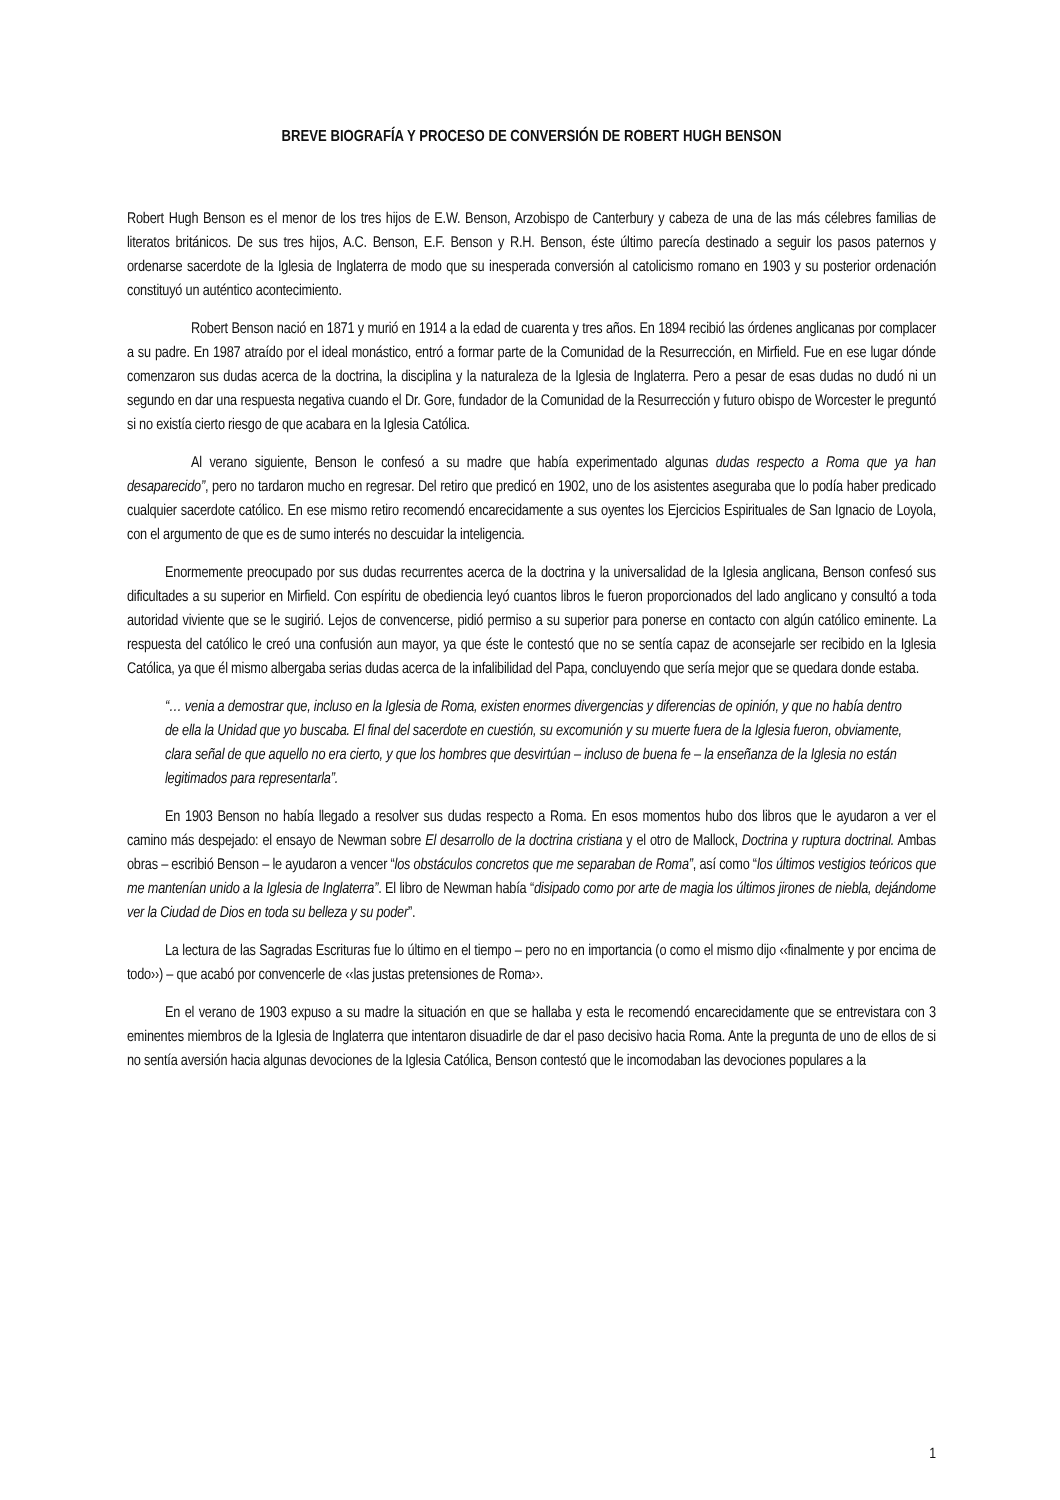BREVE BIOGRAFÍA Y PROCESO DE CONVERSIÓN DE ROBERT HUGH BENSON
Robert Hugh Benson es el menor de los tres hijos de E.W. Benson, Arzobispo de Canterbury y cabeza de una de las más célebres familias de literatos británicos. De sus tres hijos, A.C. Benson, E.F. Benson y R.H. Benson, éste último parecía destinado a seguir los pasos paternos y ordenarse sacerdote de la Iglesia de Inglaterra de modo que su inesperada conversión al catolicismo romano en 1903 y su posterior ordenación constituyó un auténtico acontecimiento.
Robert Benson nació en 1871 y murió en 1914 a la edad de cuarenta y tres años. En 1894 recibió las órdenes anglicanas por complacer a su padre. En 1987 atraído por el ideal monástico, entró a formar parte de la Comunidad de la Resurrección, en Mirfield. Fue en ese lugar dónde comenzaron sus dudas acerca de la doctrina, la disciplina y la naturaleza de la Iglesia de Inglaterra. Pero a pesar de esas dudas no dudó ni un segundo en dar una respuesta negativa cuando el Dr. Gore, fundador de la Comunidad de la Resurrección y futuro obispo de Worcester le preguntó si no existía cierto riesgo de que acabara en la Iglesia Católica.
Al verano siguiente, Benson le confesó a su madre que había experimentado algunas dudas respecto a Roma que ya han desaparecido”, pero no tardaron mucho en regresar. Del retiro que predicó en 1902, uno de los asistentes aseguraba que lo podía haber predicado cualquier sacerdote católico. En ese mismo retiro recomendó encarecidamente a sus oyentes los Ejercicios Espirituales de San Ignacio de Loyola, con el argumento de que es de sumo interés no descuidar la inteligencia.
Enormemente preocupado por sus dudas recurrentes acerca de la doctrina y la universalidad de la Iglesia anglicana, Benson confesó sus dificultades a su superior en Mirfield. Con espíritu de obediencia leyó cuantos libros le fueron proporcionados del lado anglicano y consultó a toda autoridad viviente que se le sugirió. Lejos de convencerse, pidió permiso a su superior para ponerse en contacto con algún católico eminente. La respuesta del católico le creó una confusión aun mayor, ya que éste le contestó que no se sentía capaz de aconsejarle ser recibido en la Iglesia Católica, ya que él mismo albergaba serias dudas acerca de la infalibilidad del Papa, concluyendo que sería mejor que se quedara donde estaba.
“… venia a demostrar que, incluso en la Iglesia de Roma, existen enormes divergencias y diferencias de opinión, y que no había dentro de ella la Unidad que yo buscaba. El final del sacerdote en cuestión, su excomunión y su muerte fuera de la Iglesia fueron, obviamente, clara señal de que aquello no era cierto, y que los hombres que desvirtúan – incluso de buena fe – la enseñanza de la Iglesia no están legitimados para representarla”.
En 1903 Benson no había llegado a resolver sus dudas respecto a Roma. En esos momentos hubo dos libros que le ayudaron a ver el camino más despejado: el ensayo de Newman sobre El desarrollo de la doctrina cristiana y el otro de Mallock, Doctrina y ruptura doctrinal. Ambas obras – escribió Benson – le ayudaron a vencer “los obstáculos concretos que me separaban de Roma”, así como “los últimos vestigios teóricos que me mantenían unido a la Iglesia de Inglaterra”. El libro de Newman había “disipado como por arte de magia los últimos jirones de niebla, dejándome ver la Ciudad de Dios en toda su belleza y su poder”.
La lectura de las Sagradas Escrituras fue lo último en el tiempo – pero no en importancia (o como el mismo dijo ‹‹finalmente y por encima de todo››) – que acabó por convencerle de ‹‹las justas pretensiones de Roma››.
En el verano de 1903 expuso a su madre la situación en que se hallaba y esta le recomendó encarecidamente que se entrevistara con 3 eminentes miembros de la Iglesia de Inglaterra que intentaron disuadirle de dar el paso decisivo hacia Roma. Ante la pregunta de uno de ellos de si no sentía aversión hacia algunas devociones de la Iglesia Católica, Benson contestó que le incomodaban las devociones populares a la
1